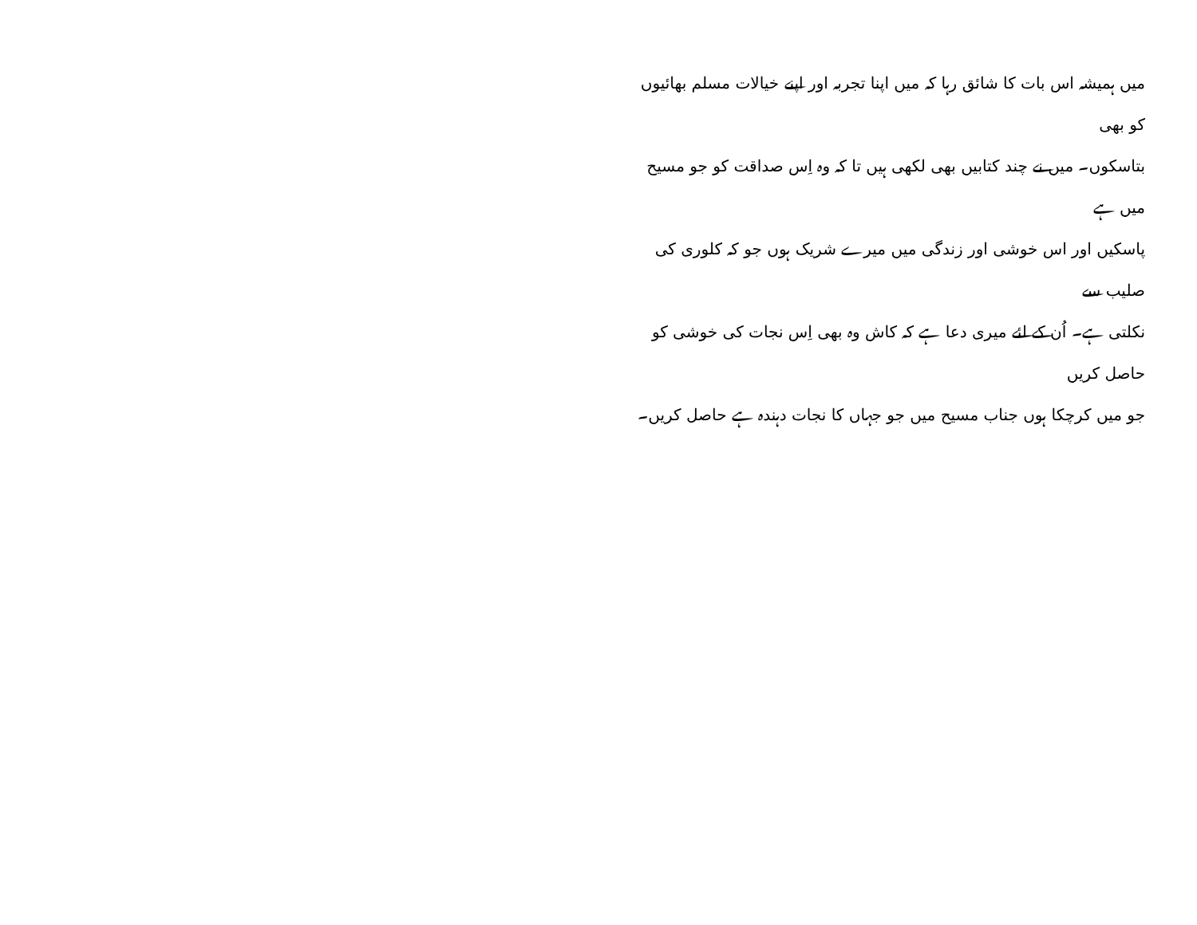میں ہمیشہ اس بات کا شائق رہا کہ میں اپنا تجربہ اور اپنے خیالات مسلم بھائیوں کو بھی
بتاسکوں۔ میں نے چند کتابیں بھی لکھی ہیں تا کہ وہ اِس صداقت کو جو مسیح میں ہے
پاسکیں اور اس خوشی اور زندگی میں میرے شریک ہوں جو کہ کلوری کی صلیب سے
نکلتی ہے۔ اُن کے لئے میری دعا ہے کہ کاش وہ بھی اِس نجات کی خوشی کو حاصل کریں
جو میں کرچکا ہوں جناب مسیح میں جو جہاں کا نجات دہندہ ہے حاصل کریں۔